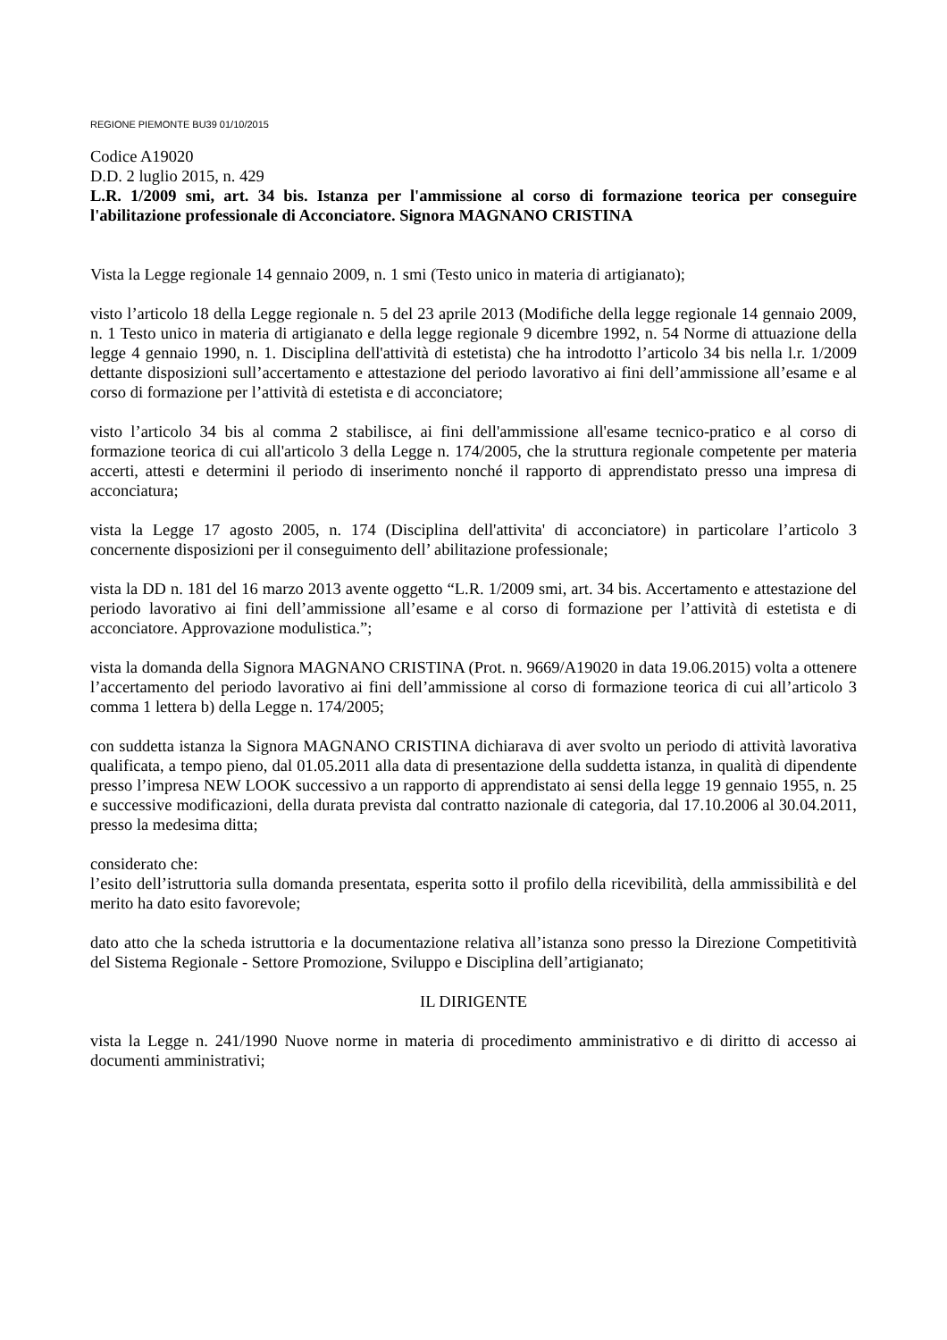REGIONE PIEMONTE BU39 01/10/2015
Codice A19020
D.D. 2 luglio 2015, n. 429
L.R. 1/2009 smi, art. 34 bis. Istanza per l'ammissione al corso di formazione teorica per conseguire l'abilitazione professionale di Acconciatore. Signora MAGNANO CRISTINA
Vista la Legge regionale 14 gennaio 2009, n. 1 smi (Testo unico in materia di artigianato);
visto l’articolo 18 della Legge regionale n. 5 del 23 aprile 2013 (Modifiche della legge regionale 14 gennaio 2009, n. 1 Testo unico in materia di artigianato e della legge regionale 9 dicembre 1992, n. 54 Norme di attuazione della legge 4 gennaio 1990, n. 1. Disciplina dell'attività di estetista) che ha introdotto l’articolo 34 bis nella l.r. 1/2009 dettante disposizioni sull’accertamento e attestazione del periodo lavorativo ai fini dell’ammissione all’esame e al corso di formazione per l’attività di estetista e di acconciatore;
visto l’articolo 34 bis al comma 2 stabilisce, ai fini dell'ammissione all'esame tecnico-pratico e al corso di formazione teorica di cui all'articolo 3 della Legge n. 174/2005, che la struttura regionale competente per materia accerti, attesti e determini il periodo di inserimento nonché il rapporto di apprendistato presso una impresa di acconciatura;
vista la Legge 17 agosto 2005, n. 174 (Disciplina dell'attivita' di acconciatore) in particolare l’articolo 3 concernente disposizioni per il conseguimento dell’ abilitazione professionale;
vista la DD n. 181 del 16 marzo 2013 avente oggetto “L.R. 1/2009 smi, art. 34 bis. Accertamento e attestazione del periodo lavorativo ai fini dell’ammissione all’esame e al corso di formazione per l’attività di estetista e di acconciatore. Approvazione modulistica.”;
vista la domanda della Signora MAGNANO CRISTINA (Prot. n. 9669/A19020 in data 19.06.2015) volta a ottenere l’accertamento del periodo lavorativo ai fini dell’ammissione al corso di formazione teorica di cui all’articolo 3 comma 1 lettera b) della Legge n. 174/2005;
con suddetta istanza la Signora MAGNANO CRISTINA dichiarava di aver svolto un periodo di attività lavorativa qualificata, a tempo pieno, dal 01.05.2011 alla data di presentazione della suddetta istanza, in qualità di dipendente presso l’impresa NEW LOOK successivo a un rapporto di apprendistato ai sensi della legge 19 gennaio 1955, n. 25 e successive modificazioni, della durata prevista dal contratto nazionale di categoria, dal 17.10.2006 al 30.04.2011, presso la medesima ditta;
considerato che:
l’esito dell’istruttoria sulla domanda presentata, esperita sotto il profilo della ricevibilità, della ammissibilità e del merito ha dato esito favorevole;
dato atto che la scheda istruttoria e la documentazione relativa all’istanza sono presso la Direzione Competitività del Sistema Regionale - Settore Promozione, Sviluppo e Disciplina dell’artigianato;
IL DIRIGENTE
vista la Legge n. 241/1990 Nuove norme in materia di procedimento amministrativo e di diritto di accesso ai documenti amministrativi;